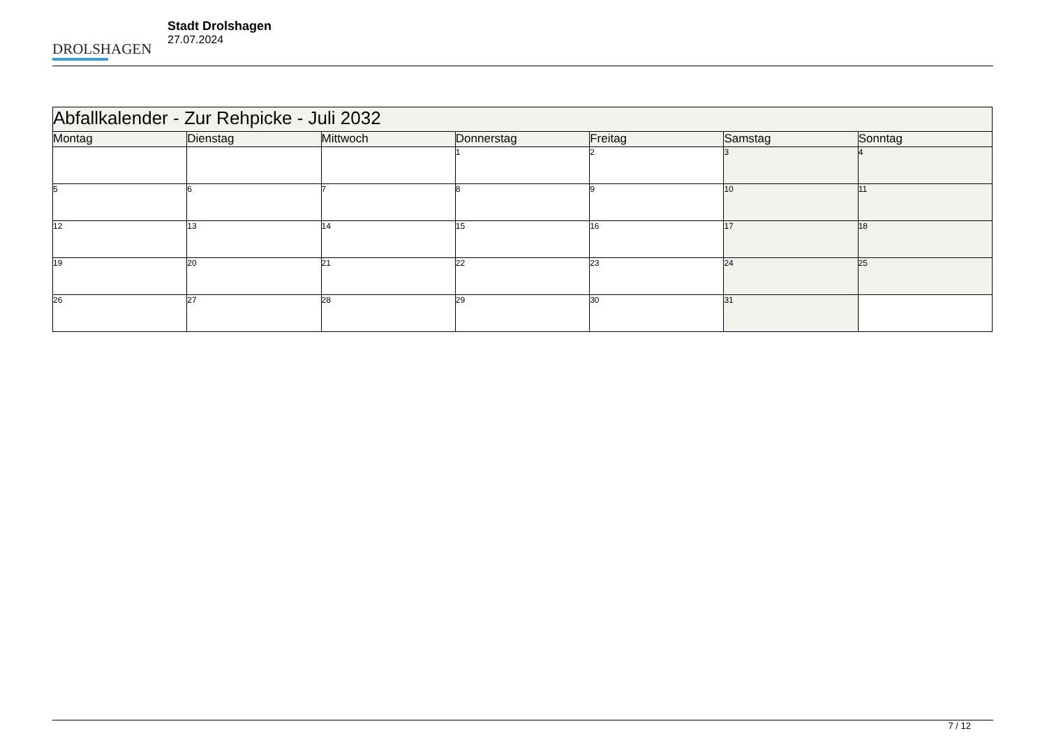DROLSHAGEN
Stadt Drolshagen
27.07.2024
| Abfallkalender - Zur Rehpicke - Juli 2032 | | | | | | |
| Montag | Dienstag | Mittwoch | Donnerstag | Freitag | Samstag | Sonntag |
| | | | 1 | 2 | 3 | 4 |
| 5 | 6 | 7 | 8 | 9 | 10 | 11 |
| 12 | 13 | 14 | 15 | 16 | 17 | 18 |
| 19 | 20 | 21 | 22 | 23 | 24 | 25 |
| 26 | 27 | 28 | 29 | 30 | 31 | |
7 / 12